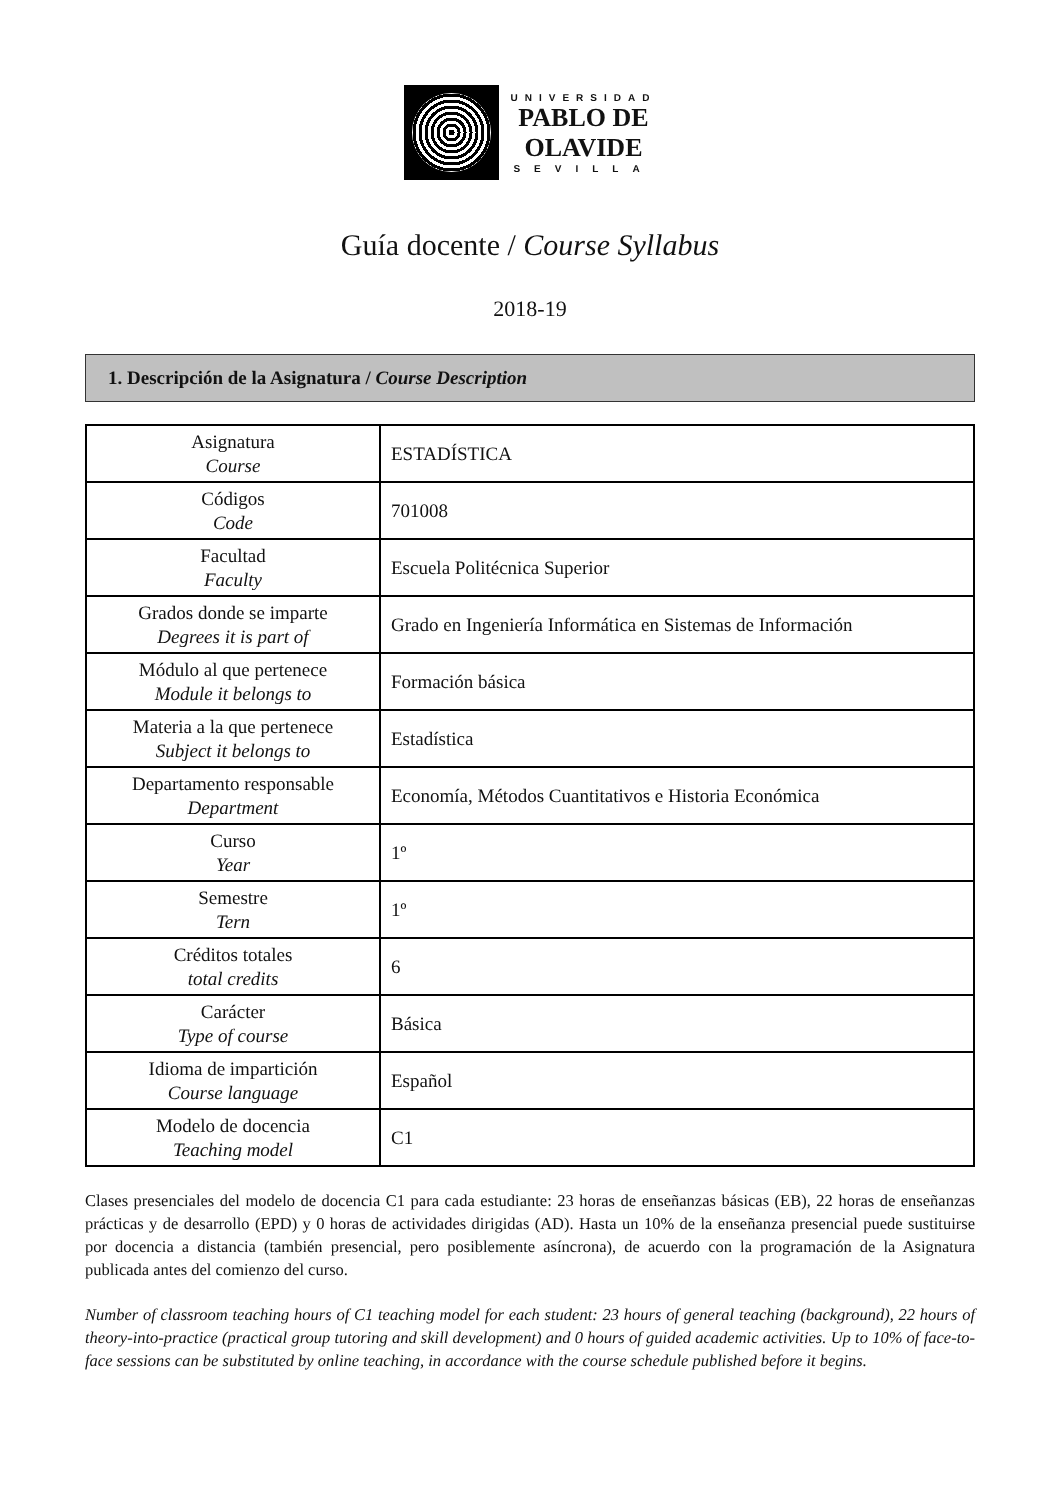UNIVERSIDAD
PABLO DE
OLAVIDE
SEVILLA
Guía docente / Course Syllabus
2018-19
1. Descripción de la Asignatura / Course Description
| Asignatura Course | ESTADÍSTICA |
| Códigos Code | 701008 |
| Facultad Faculty | Escuela Politécnica Superior |
| Grados donde se imparte Degrees it is part of | Grado en Ingeniería Informática en Sistemas de Información |
| Módulo al que pertenece Module it belongs to | Formación básica |
| Materia a la que pertenece Subject it belongs to | Estadística |
| Departamento responsable Department | Economía, Métodos Cuantitativos e Historia Económica |
| Curso Year | 1º |
| Semestre Tern | 1º |
| Créditos totales total credits | 6 |
| Carácter Type of course | Básica |
| Idioma de impartición Course language | Español |
| Modelo de docencia Teaching model | C1 |
Clases presenciales del modelo de docencia C1 para cada estudiante: 23 horas de enseñanzas básicas (EB), 22 horas de enseñanzas prácticas y de desarrollo (EPD) y 0 horas de actividades dirigidas (AD). Hasta un 10% de la enseñanza presencial puede sustituirse por docencia a distancia (también presencial, pero posiblemente asíncrona), de acuerdo con la programación de la Asignatura publicada antes del comienzo del curso.
Number of classroom teaching hours of C1 teaching model for each student: 23 hours of general teaching (background), 22 hours of theory-into-practice (practical group tutoring and skill development) and 0 hours of guided academic activities. Up to 10% of face-to-face sessions can be substituted by online teaching, in accordance with the course schedule published before it begins.